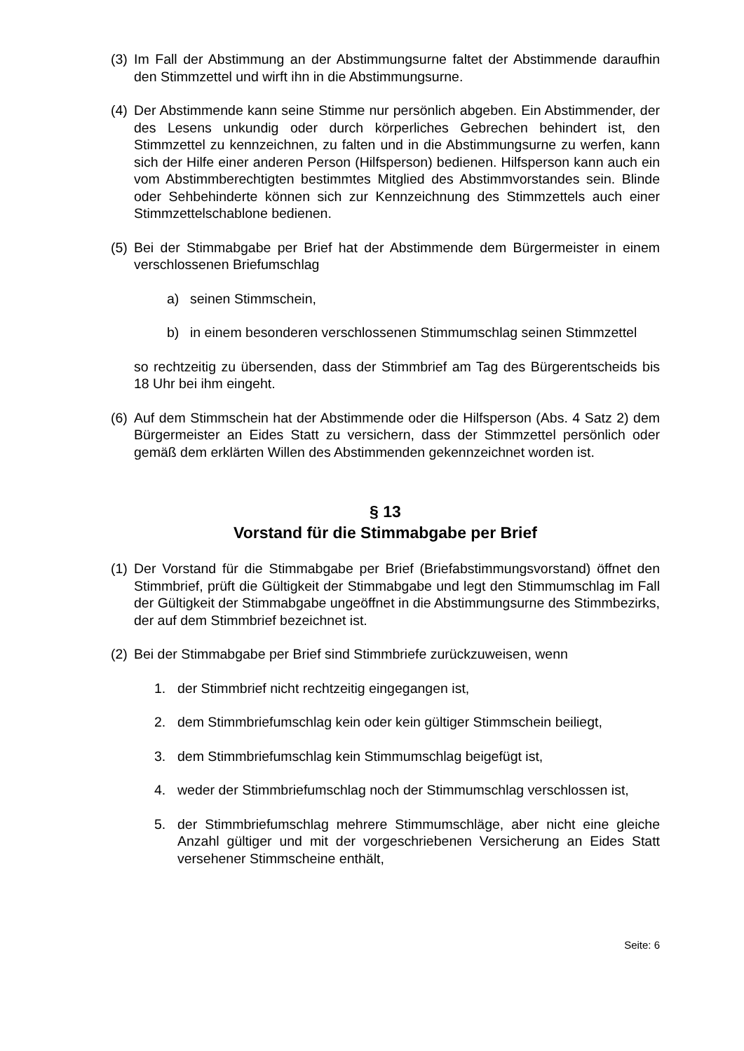(3)
Im Fall der Abstimmung an der Abstimmungsurne faltet der Abstimmende daraufhin den Stimmzettel und wirft ihn in die Abstimmungsurne.
(4)
Der Abstimmende kann seine Stimme nur persönlich abgeben. Ein Abstimmender, der des Lesens unkundig oder durch körperliches Gebrechen behindert ist, den Stimmzettel zu kennzeichnen, zu falten und in die Abstimmungsurne zu werfen, kann sich der Hilfe einer anderen Person (Hilfsperson) bedienen. Hilfsperson kann auch ein vom Abstimmberechtigten bestimmtes Mitglied des Abstimmvorstandes sein. Blinde oder Sehbehinderte können sich zur Kennzeichnung des Stimmzettels auch einer Stimmzettelschablone bedienen.
(5)
Bei der Stimmabgabe per Brief hat der Abstimmende dem Bürgermeister in einem verschlossenen Briefumschlag
a) seinen Stimmschein,
b) in einem besonderen verschlossenen Stimmumschlag seinen Stimmzettel
so rechtzeitig zu übersenden, dass der Stimmbrief am Tag des Bürgerentscheids bis 18 Uhr bei ihm eingeht.
(6)
Auf dem Stimmschein hat der Abstimmende oder die Hilfsperson (Abs. 4 Satz 2) dem Bürgermeister an Eides Statt zu versichern, dass der Stimmzettel persönlich oder gemäß dem erklärten Willen des Abstimmenden gekennzeichnet worden ist.
§ 13
Vorstand für die Stimmabgabe per Brief
(1)
Der Vorstand für die Stimmabgabe per Brief (Briefabstimmungsvorstand) öffnet den Stimmbrief, prüft die Gültigkeit der Stimmabgabe und legt den Stimmumschlag im Fall der Gültigkeit der Stimmabgabe ungeöffnet in die Abstimmungsurne des Stimmbezirks, der auf dem Stimmbrief bezeichnet ist.
(2)
Bei der Stimmabgabe per Brief sind Stimmbriefe zurückzuweisen, wenn
1. der Stimmbrief nicht rechtzeitig eingegangen ist,
2. dem Stimmbriefumschlag kein oder kein gültiger Stimmschein beiliegt,
3. dem Stimmbriefumschlag kein Stimmumschlag beigefügt ist,
4. weder der Stimmbriefumschlag noch der Stimmumschlag verschlossen ist,
5. der Stimmbriefumschlag mehrere Stimmumschläge, aber nicht eine gleiche Anzahl gültiger und mit der vorgeschriebenen Versicherung an Eides Statt versehener Stimmscheine enthält,
Seite: 6